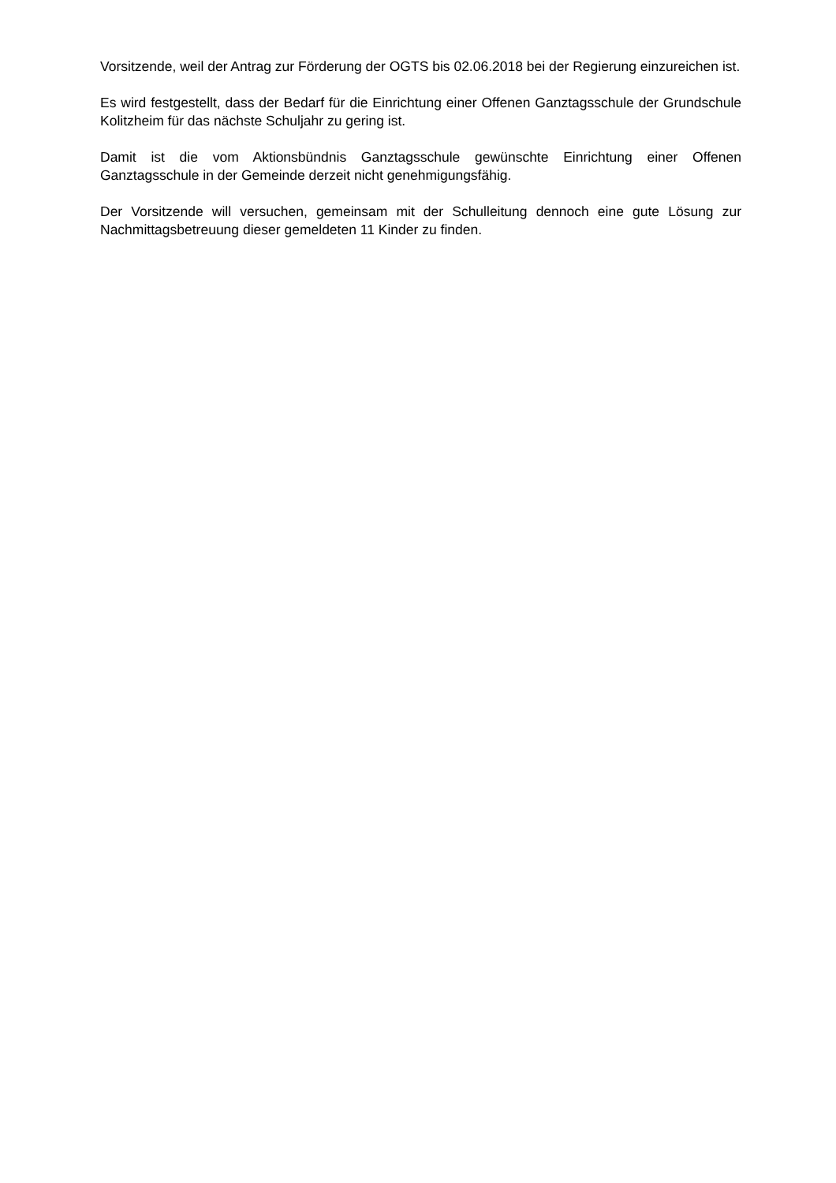Vorsitzende, weil der Antrag zur Förderung der OGTS bis 02.06.2018 bei der Regierung einzureichen ist.
Es wird festgestellt, dass der Bedarf für die Einrichtung einer Offenen Ganztagsschule der Grundschule Kolitzheim für das nächste Schuljahr zu gering ist.
Damit ist die vom Aktionsbündnis Ganztagsschule gewünschte Einrichtung einer Offenen Ganztagsschule in der Gemeinde derzeit nicht genehmigungsfähig.
Der Vorsitzende will versuchen, gemeinsam mit der Schulleitung dennoch eine gute Lösung zur Nachmittagsbetreuung dieser gemeldeten 11 Kinder zu finden.